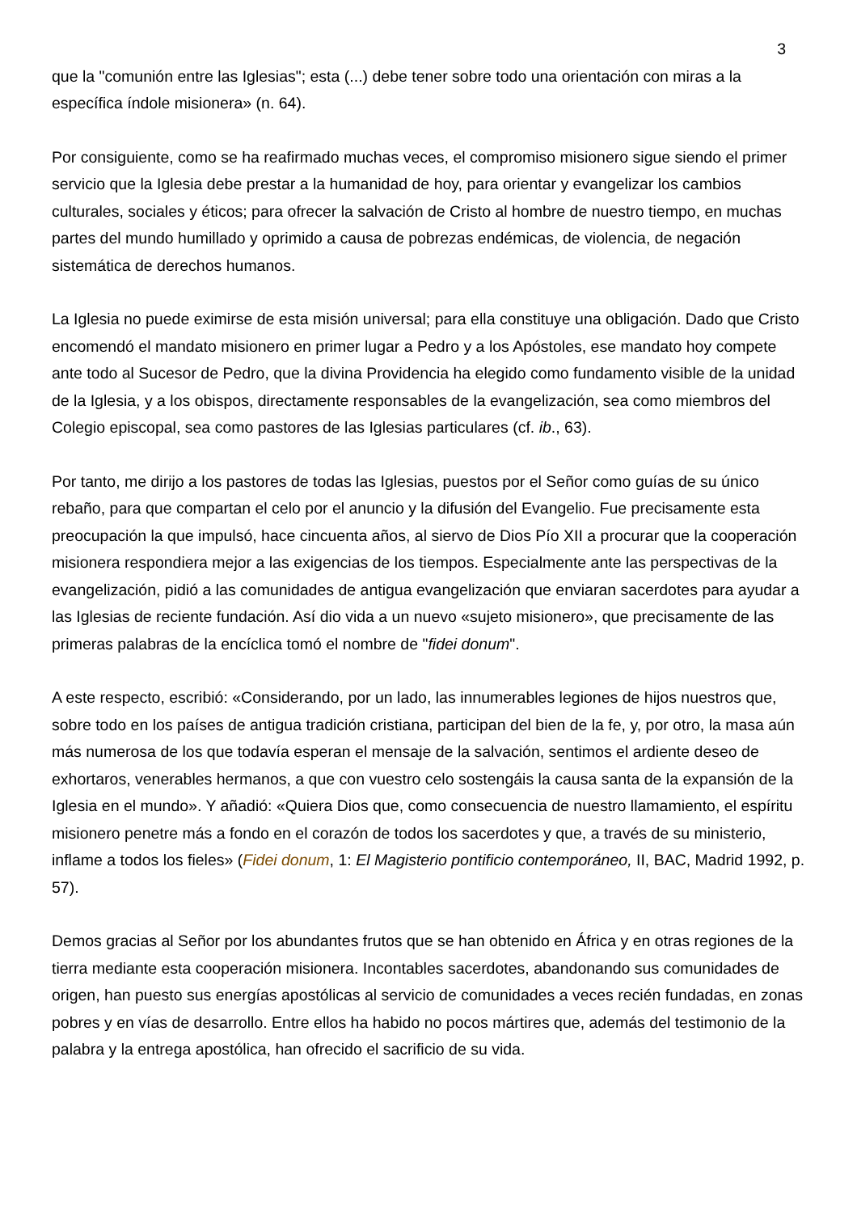3
que la "comunión entre las Iglesias"; esta (...) debe tener sobre todo una orientación con miras a la específica índole misionera» (n. 64).
Por consiguiente, como se ha reafirmado muchas veces, el compromiso misionero sigue siendo el primer servicio que la Iglesia debe prestar a la humanidad de hoy, para orientar y evangelizar los cambios culturales, sociales y éticos; para ofrecer la salvación de Cristo al hombre de nuestro tiempo, en muchas partes del mundo humillado y oprimido a causa de pobrezas endémicas, de violencia, de negación sistemática de derechos humanos.
La Iglesia no puede eximirse de esta misión universal; para ella constituye una obligación. Dado que Cristo encomendó el mandato misionero en primer lugar a Pedro y a los Apóstoles, ese mandato hoy compete ante todo al Sucesor de Pedro, que la divina Providencia ha elegido como fundamento visible de la unidad de la Iglesia, y a los obispos, directamente responsables de la evangelización, sea como miembros del Colegio episcopal, sea como pastores de las Iglesias particulares (cf. ib., 63).
Por tanto, me dirijo a los pastores de todas las Iglesias, puestos por el Señor como guías de su único rebaño, para que compartan el celo por el anuncio y la difusión del Evangelio. Fue precisamente esta preocupación la que impulsó, hace cincuenta años, al siervo de Dios Pío XII a procurar que la cooperación misionera respondiera mejor a las exigencias de los tiempos. Especialmente ante las perspectivas de la evangelización, pidió a las comunidades de antigua evangelización que enviaran sacerdotes para ayudar a las Iglesias de reciente fundación. Así dio vida a un nuevo «sujeto misionero», que precisamente de las primeras palabras de la encíclica tomó el nombre de "fidei donum".
A este respecto, escribió: «Considerando, por un lado, las innumerables legiones de hijos nuestros que, sobre todo en los países de antigua tradición cristiana, participan del bien de la fe, y, por otro, la masa aún más numerosa de los que todavía esperan el mensaje de la salvación, sentimos el ardiente deseo de exhortaros, venerables hermanos, a que con vuestro celo sostengáis la causa santa de la expansión de la Iglesia en el mundo». Y añadió: «Quiera Dios que, como consecuencia de nuestro llamamiento, el espíritu misionero penetre más a fondo en el corazón de todos los sacerdotes y que, a través de su ministerio, inflame a todos los fieles» (Fidei donum, 1: El Magisterio pontificio contemporáneo, II, BAC, Madrid 1992, p. 57).
Demos gracias al Señor por los abundantes frutos que se han obtenido en África y en otras regiones de la tierra mediante esta cooperación misionera. Incontables sacerdotes, abandonando sus comunidades de origen, han puesto sus energías apostólicas al servicio de comunidades a veces recién fundadas, en zonas pobres y en vías de desarrollo. Entre ellos ha habido no pocos mártires que, además del testimonio de la palabra y la entrega apostólica, han ofrecido el sacrificio de su vida.